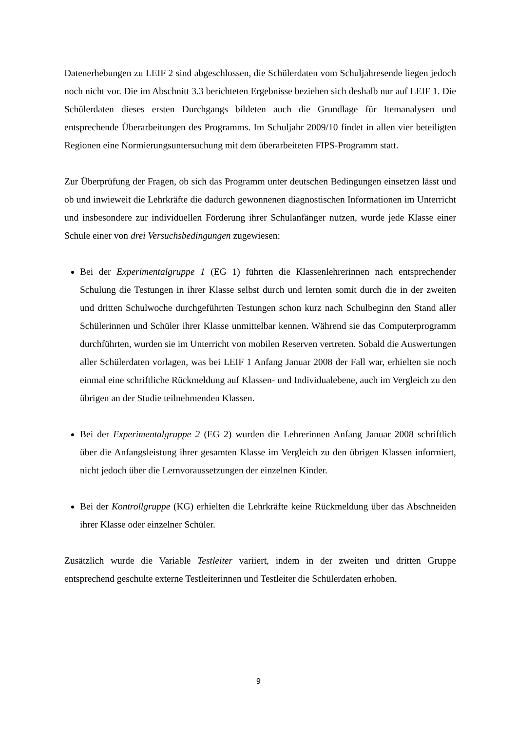Datenerhebungen zu LEIF 2 sind abgeschlossen, die Schülerdaten vom Schuljahresende liegen jedoch noch nicht vor. Die im Abschnitt 3.3 berichteten Ergebnisse beziehen sich deshalb nur auf LEIF 1. Die Schülerdaten dieses ersten Durchgangs bildeten auch die Grundlage für Itemanalysen und entsprechende Überarbeitungen des Programms. Im Schuljahr 2009/10 findet in allen vier beteiligten Regionen eine Normierungsuntersuchung mit dem überarbeiteten FIPS-Programm statt.
Zur Überprüfung der Fragen, ob sich das Programm unter deutschen Bedingungen einsetzen lässt und ob und inwieweit die Lehrkräfte die dadurch gewonnenen diagnostischen Informationen im Unterricht und insbesondere zur individuellen Förderung ihrer Schulanfänger nutzen, wurde jede Klasse einer Schule einer von drei Versuchsbedingungen zugewiesen:
Bei der Experimentalgruppe 1 (EG 1) führten die Klassenlehrerinnen nach entsprechender Schulung die Testungen in ihrer Klasse selbst durch und lernten somit durch die in der zweiten und dritten Schulwoche durchgeführten Testungen schon kurz nach Schulbeginn den Stand aller Schülerinnen und Schüler ihrer Klasse unmittelbar kennen. Während sie das Computerprogramm durchführten, wurden sie im Unterricht von mobilen Reserven vertreten. Sobald die Auswertungen aller Schülerdaten vorlagen, was bei LEIF 1 Anfang Januar 2008 der Fall war, erhielten sie noch einmal eine schriftliche Rückmeldung auf Klassen- und Individualebene, auch im Vergleich zu den übrigen an der Studie teilnehmenden Klassen.
Bei der Experimentalgruppe 2 (EG 2) wurden die Lehrerinnen Anfang Januar 2008 schriftlich über die Anfangsleistung ihrer gesamten Klasse im Vergleich zu den übrigen Klassen informiert, nicht jedoch über die Lernvoraussetzungen der einzelnen Kinder.
Bei der Kontrollgruppe (KG) erhielten die Lehrkräfte keine Rückmeldung über das Abschneiden ihrer Klasse oder einzelner Schüler.
Zusätzlich wurde die Variable Testleiter variiert, indem in der zweiten und dritten Gruppe entsprechend geschulte externe Testleiterinnen und Testleiter die Schülerdaten erhoben.
9